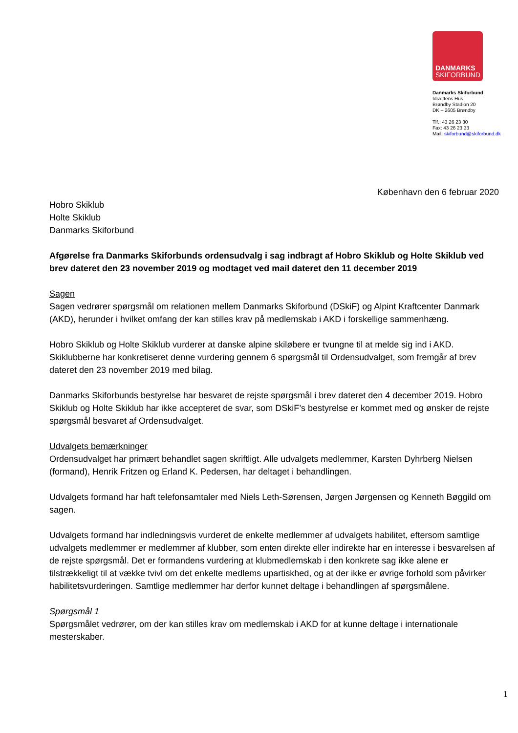DANMARKS
SKIFORBUND
Danmarks Skiforbund
Idrættens Hus
Brøndby Stadion 20
DK – 2605 Brøndby
Tlf.: 43 26 23 30
Fax: 43 26 23 33
Mail: skiforbund@skiforbund.dk
København den 6 februar 2020
Hobro Skiklub
Holte Skiklub
Danmarks Skiforbund
Afgørelse fra Danmarks Skiforbunds ordensudvalg i sag indbragt af Hobro Skiklub og Holte Skiklub ved brev dateret den 23 november 2019 og modtaget ved mail dateret den 11 december 2019
Sagen
Sagen vedrører spørgsmål om relationen mellem Danmarks Skiforbund (DSkiF) og Alpint Kraftcenter Danmark (AKD), herunder i hvilket omfang der kan stilles krav på medlemskab i AKD i forskellige sammenhæng.
Hobro Skiklub og Holte Skiklub vurderer at danske alpine skiløbere er tvungne til at melde sig ind i AKD. Skiklubberne har konkretiseret denne vurdering gennem 6 spørgsmål til Ordensudvalget, som fremgår af brev dateret den 23 november 2019 med bilag.
Danmarks Skiforbunds bestyrelse har besvaret de rejste spørgsmål i brev dateret den 4 december 2019. Hobro Skiklub og Holte Skiklub har ikke accepteret de svar, som DSkiF’s bestyrelse er kommet med og ønsker de rejste spørgsmål besvaret af Ordensudvalget.
Udvalgets bemærkninger
Ordensudvalget har primært behandlet sagen skriftligt. Alle udvalgets medlemmer, Karsten Dyhrberg Nielsen (formand), Henrik Fritzen og Erland K. Pedersen, har deltaget i behandlingen.
Udvalgets formand har haft telefonsamtaler med Niels Leth-Sørensen, Jørgen Jørgensen og Kenneth Bøggild om sagen.
Udvalgets formand har indledningsvis vurderet de enkelte medlemmer af udvalgets habilitet, eftersom samtlige udvalgets medlemmer er medlemmer af klubber, som enten direkte eller indirekte har en interesse i besvarelsen af de rejste spørgsmål. Det er formandens vurdering at klubmedlemskab i den konkrete sag ikke alene er tilstrækkeligt til at vække tvivl om det enkelte medlems upartiskhed, og at der ikke er øvrige forhold som påvirker habilitetsvurderingen. Samtlige medlemmer har derfor kunnet deltage i behandlingen af spørgsmålene.
Spørgsmål 1
Spørgsmålet vedrører, om der kan stilles krav om medlemskab i AKD for at kunne deltage i internationale mesterskaber.
1